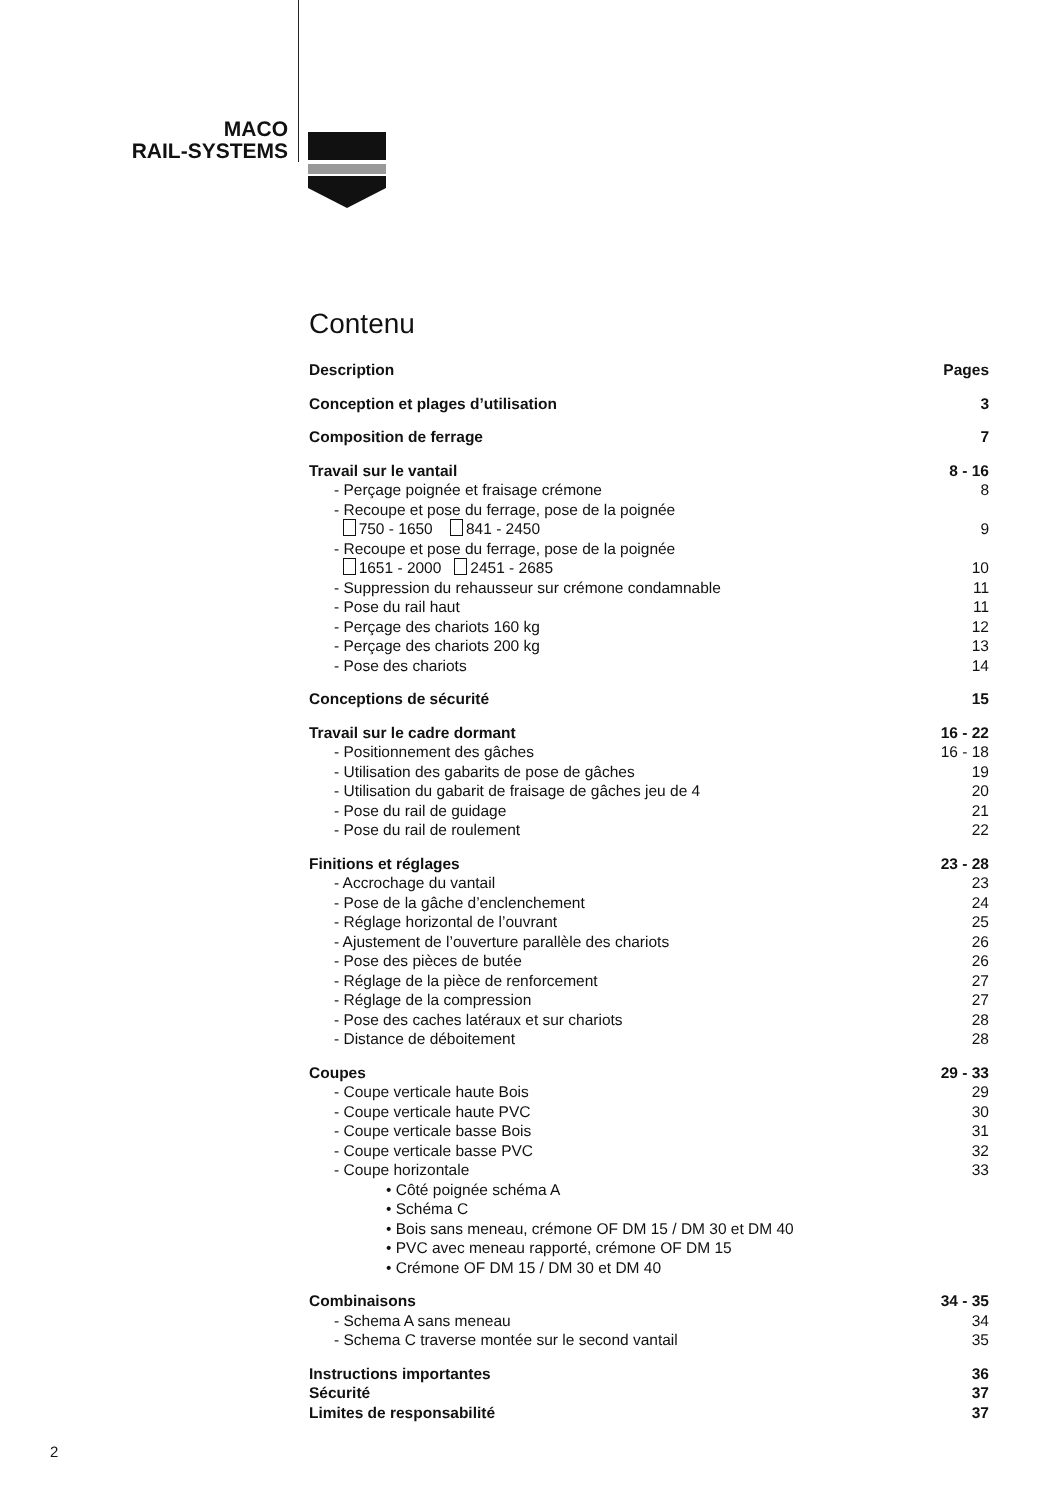MACO
RAIL-SYSTEMS
Contenu
Description Pages
Conception et plages d’utilisation 3
Composition de ferrage 7
Travail sur le vantail 8 - 16
- Perçage poignée et fraisage crémone 8
- Recoupe et pose du ferrage, pose de la poignée
750 - 1650 841 - 2450 9
- Recoupe et pose du ferrage, pose de la poignée
1651 - 2000 2451 - 2685 10
- Suppression du rehausseur sur crémone condamnable 11
- Pose du rail haut 11
- Perçage des chariots 160 kg 12
- Perçage des chariots 200 kg 13
- Pose des chariots 14
Conceptions de sécurité 15
Travail sur le cadre dormant 16 - 22
- Positionnement des gâches 16 - 18
- Utilisation des gabarits de pose de gâches 19
- Utilisation du gabarit de fraisage de gâches jeu de 4 20
- Pose du rail de guidage 21
- Pose du rail de roulement 22
Finitions et réglages 23 - 28
- Accrochage du vantail 23
- Pose de la gâche d’enclenchement 24
- Réglage horizontal de l’ouvrant 25
- Ajustement de l’ouverture parallèle des chariots 26
- Pose des pièces de butée 26
- Réglage de la pièce de renforcement 27
- Réglage de la compression 27
- Pose des caches latéraux et sur chariots 28
- Distance de déboitement 28
Coupes 29 - 33
- Coupe verticale haute Bois 29
- Coupe verticale haute PVC 30
- Coupe verticale basse Bois 31
- Coupe verticale basse PVC 32
- Coupe horizontale 33
• Côté poignée schéma A
• Schéma C
• Bois sans meneau, crémone OF DM 15 / DM 30 et DM 40
• PVC avec meneau rapporté, crémone OF DM 15
• Crémone OF DM 15 / DM 30 et DM 40
Combinaisons 34 - 35
- Schema A sans meneau 34
- Schema C traverse montée sur le second vantail 35
Instructions importantes 36
Sécurité 37
Limites de responsabilité 37
2